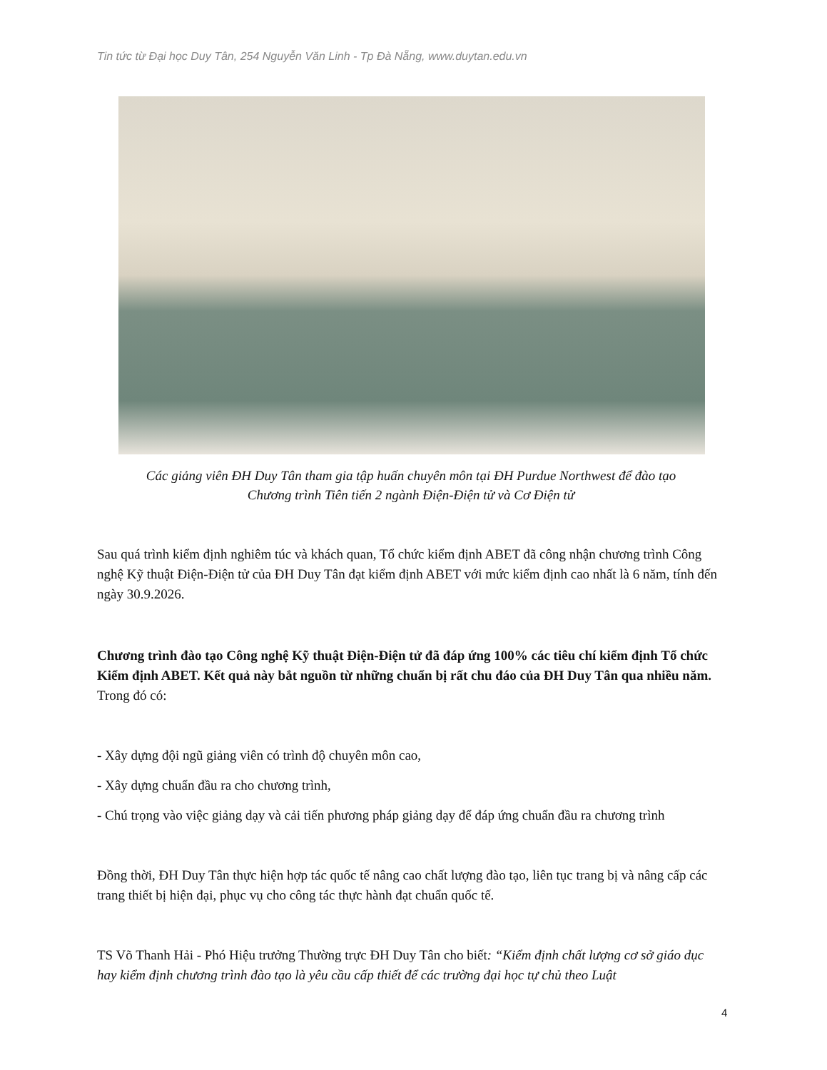Tin tức từ Đại học Duy Tân, 254 Nguyễn Văn Linh - Tp Đà Nẵng, www.duytan.edu.vn
Các giảng viên ĐH Duy Tân tham gia tập huấn chuyên môn tại ĐH Purdue Northwest để đào tạo
Chương trình Tiên tiến 2 ngành Điện-Điện tử và Cơ Điện tử
Sau quá trình kiểm định nghiêm túc và khách quan, Tổ chức kiểm định ABET đã công nhận chương trình Công nghệ Kỹ thuật Điện-Điện tử của ĐH Duy Tân đạt kiểm định ABET với mức kiểm định cao nhất là 6 năm, tính đến ngày 30.9.2026.
Chương trình đào tạo Công nghệ Kỹ thuật Điện-Điện tử đã đáp ứng 100% các tiêu chí kiểm định Tổ chức Kiểm định ABET. Kết quả này bắt nguồn từ những chuẩn bị rất chu đáo của ĐH Duy Tân qua nhiều năm. Trong đó có:
- Xây dựng đội ngũ giảng viên có trình độ chuyên môn cao,
- Xây dựng chuẩn đầu ra cho chương trình,
- Chú trọng vào việc giảng dạy và cải tiến phương pháp giảng dạy để đáp ứng chuẩn đầu ra chương trình
Đồng thời, ĐH Duy Tân thực hiện hợp tác quốc tế nâng cao chất lượng đào tạo, liên tục trang bị và nâng cấp các trang thiết bị hiện đại, phục vụ cho công tác thực hành đạt chuẩn quốc tế.
TS Võ Thanh Hải - Phó Hiệu trưởng Thường trực ĐH Duy Tân cho biết: “Kiểm định chất lượng cơ sở giáo dục hay kiểm định chương trình đào tạo là yêu cầu cấp thiết để các trường đại học tự chủ theo Luật
4